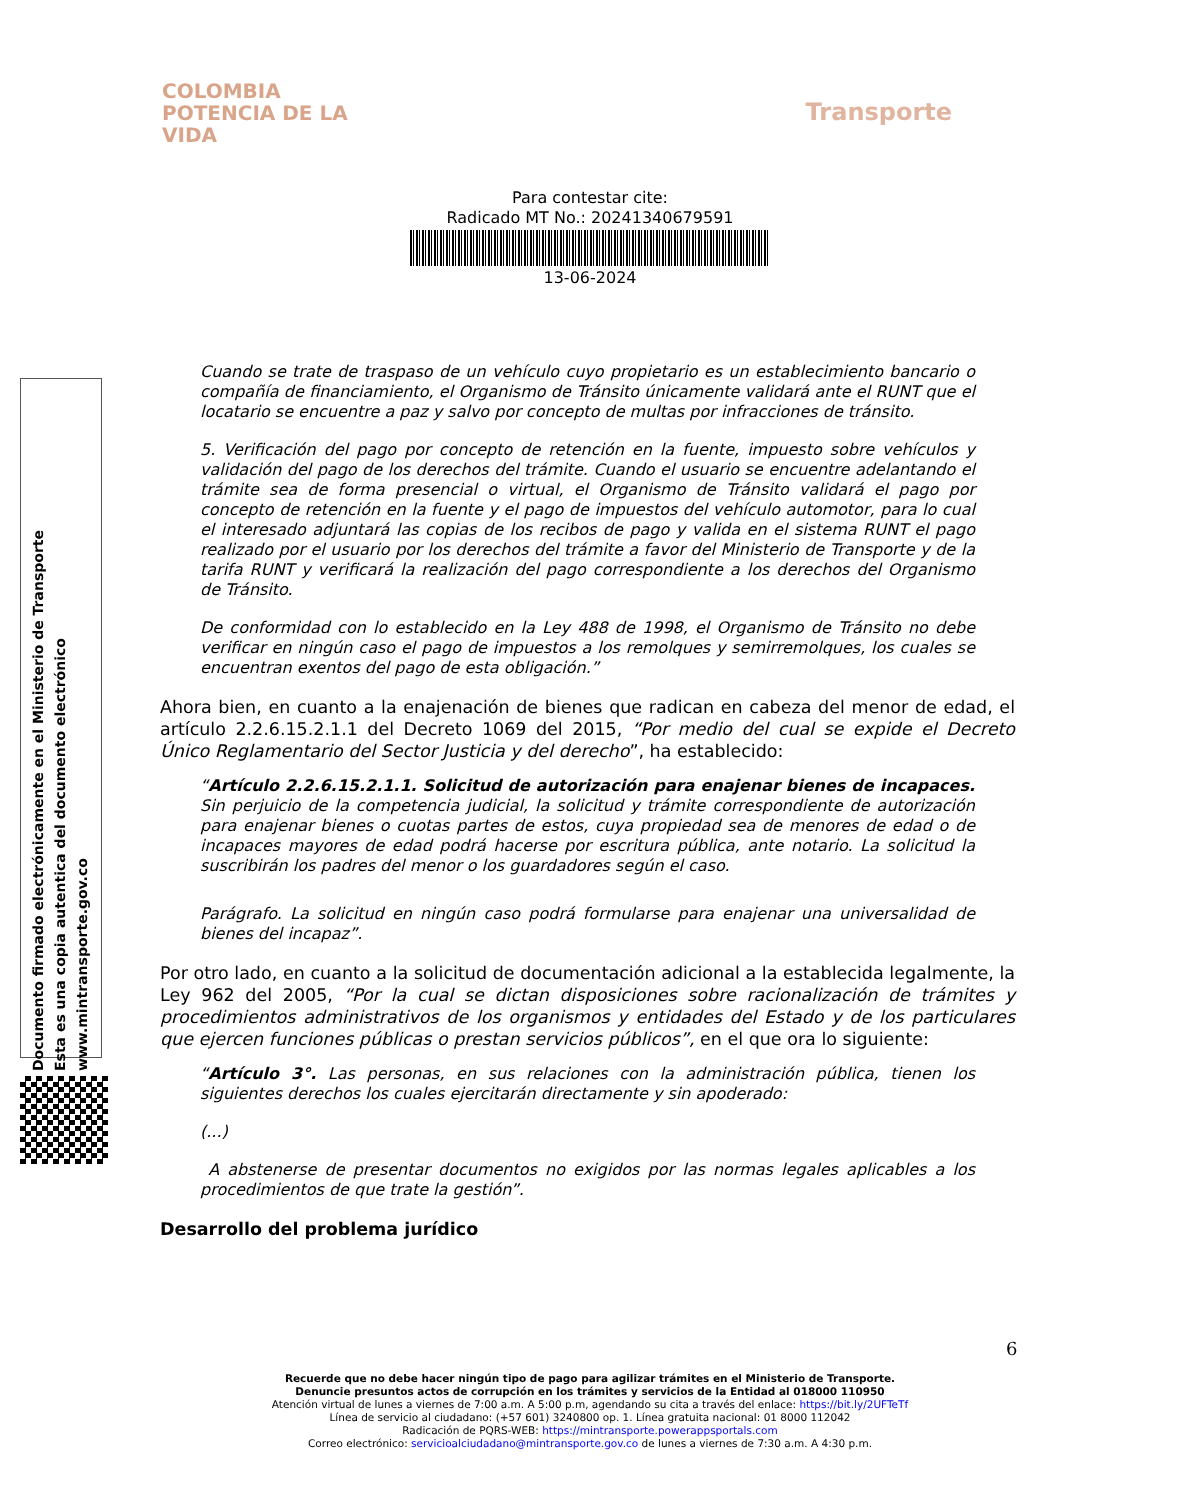COLOMBIA
POTENCIA DE LA
VIDA
Transporte
Para contestar cite:
Radicado MT No.: 20241340679591
13-06-2024
Documento firmado electrónicamente en el Ministerio de Transporte
Esta es una copia autentica del documento electrónico
www.mintransporte.gov.co
Cuando se trate de traspaso de un vehículo cuyo propietario es un establecimiento bancario o compañía de financiamiento, el Organismo de Tránsito únicamente validará ante el RUNT que el locatario se encuentre a paz y salvo por concepto de multas por infracciones de tránsito.
5. Verificación del pago por concepto de retención en la fuente, impuesto sobre vehículos y validación del pago de los derechos del trámite. Cuando el usuario se encuentre adelantando el trámite sea de forma presencial o virtual, el Organismo de Tránsito validará el pago por concepto de retención en la fuente y el pago de impuestos del vehículo automotor, para lo cual el interesado adjuntará las copias de los recibos de pago y valida en el sistema RUNT el pago realizado por el usuario por los derechos del trámite a favor del Ministerio de Transporte y de la tarifa RUNT y verificará la realización del pago correspondiente a los derechos del Organismo de Tránsito.
De conformidad con lo establecido en la Ley 488 de 1998, el Organismo de Tránsito no debe verificar en ningún caso el pago de impuestos a los remolques y semirremolques, los cuales se encuentran exentos del pago de esta obligación.”
Ahora bien, en cuanto a la enajenación de bienes que radican en cabeza del menor de edad, el artículo 2.2.6.15.2.1.1 del Decreto 1069 del 2015, “Por medio del cual se expide el Decreto Único Reglamentario del Sector Justicia y del derecho”, ha establecido:
“Artículo 2.2.6.15.2.1.1. Solicitud de autorización para enajenar bienes de incapaces. Sin perjuicio de la competencia judicial, la solicitud y trámite correspondiente de autorización para enajenar bienes o cuotas partes de estos, cuya propiedad sea de menores de edad o de incapaces mayores de edad podrá hacerse por escritura pública, ante notario. La solicitud la suscribirán los padres del menor o los guardadores según el caso.
Parágrafo. La solicitud en ningún caso podrá formularse para enajenar una universalidad de bienes del incapaz”.
Por otro lado, en cuanto a la solicitud de documentación adicional a la establecida legalmente, la Ley 962 del 2005, “Por la cual se dictan disposiciones sobre racionalización de trámites y procedimientos administrativos de los organismos y entidades del Estado y de los particulares que ejercen funciones públicas o prestan servicios públicos”, en el que ora lo siguiente:
“Artículo 3°. Las personas, en sus relaciones con la administración pública, tienen los siguientes derechos los cuales ejercitarán directamente y sin apoderado:
(...)
A abstenerse de presentar documentos no exigidos por las normas legales aplicables a los procedimientos de que trate la gestión”.
Desarrollo del problema jurídico
6
Recuerde que no debe hacer ningún tipo de pago para agilizar trámites en el Ministerio de Transporte.
Denuncie presuntos actos de corrupción en los trámites y servicios de la Entidad al 018000 110950
Atención virtual de lunes a viernes de 7:00 a.m. A 5:00 p.m, agendando su cita a través del enlace: https://bit.ly/2UFTeTf
Línea de servicio al ciudadano: (+57 601) 3240800 op. 1. Línea gratuita nacional: 01 8000 112042
Radicación de PQRS-WEB: https://mintransporte.powerappsportals.com
Correo electrónico: servicioalciudadano@mintransporte.gov.co de lunes a viernes de 7:30 a.m. A 4:30 p.m.